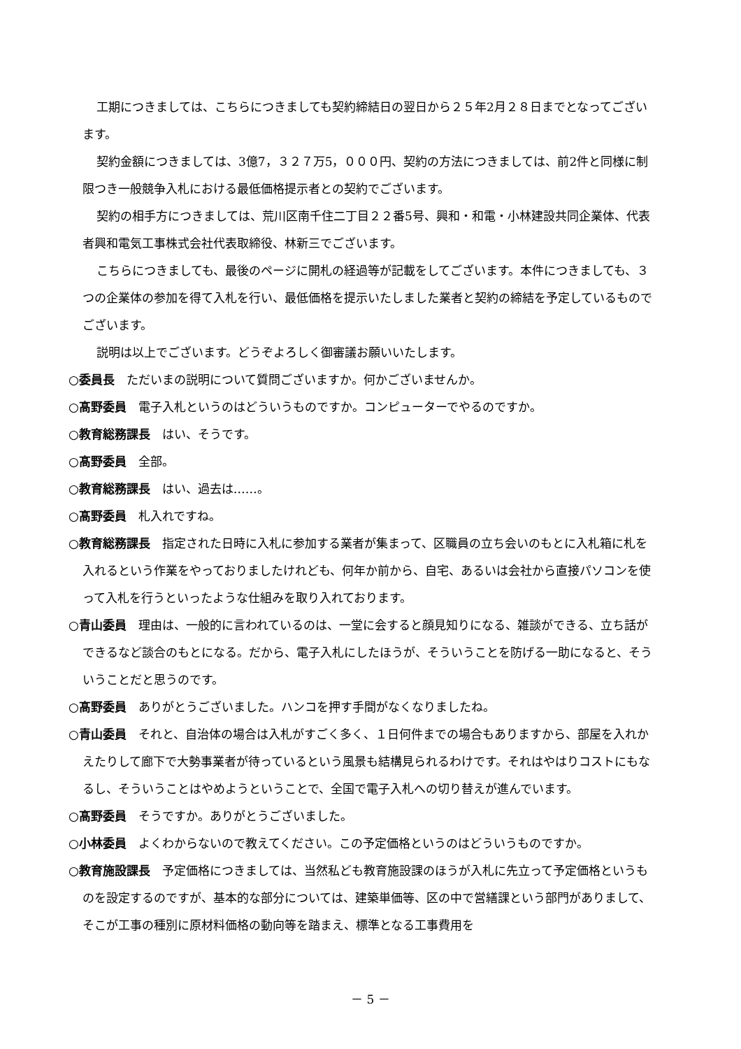工期につきましては、こちらにつきましても契約締結日の翌日から２５年2月２８日までとなってございます。
契約金額につきましては、3億7，３２７万5，０００円、契約の方法につきましては、前2件と同様に制限つき一般競争入札における最低価格提示者との契約でございます。
契約の相手方につきましては、荒川区南千住二丁目２２番5号、興和・和電・小林建設共同企業体、代表者興和電気工事株式会社代表取締役、林新三でございます。
こちらにつきましても、最後のページに開札の経過等が記載をしてございます。本件につきましても、３つの企業体の参加を得て入札を行い、最低価格を提示いたしました業者と契約の締結を予定しているものでございます。
説明は以上でございます。どうぞよろしく御審議お願いいたします。
○委員長　ただいまの説明について質問ございますか。何かございませんか。
○髙野委員　電子入札というのはどういうものですか。コンピューターでやるのですか。
○教育総務課長　はい、そうです。
○髙野委員　全部。
○教育総務課長　はい、過去は……。
○髙野委員　札入れですね。
○教育総務課長　指定された日時に入札に参加する業者が集まって、区職員の立ち会いのもとに入札箱に札を入れるという作業をやっておりましたけれども、何年か前から、自宅、あるいは会社から直接パソコンを使って入札を行うといったような仕組みを取り入れております。
○青山委員　理由は、一般的に言われているのは、一堂に会すると顔見知りになる、雑談ができる、立ち話ができるなど談合のもとになる。だから、電子入札にしたほうが、そういうことを防げる一助になると、そういうことだと思うのです。
○髙野委員　ありがとうございました。ハンコを押す手間がなくなりましたね。
○青山委員　それと、自治体の場合は入札がすごく多く、１日何件までの場合もありますから、部屋を入れかえたりして廊下で大勢事業者が待っているという風景も結構見られるわけです。それはやはりコストにもなるし、そういうことはやめようということで、全国で電子入札への切り替えが進んでいます。
○髙野委員　そうですか。ありがとうございました。
○小林委員　よくわからないので教えてください。この予定価格というのはどういうものですか。
○教育施設課長　予定価格につきましては、当然私ども教育施設課のほうが入札に先立って予定価格というものを設定するのですが、基本的な部分については、建築単価等、区の中で営繕課という部門がありまして、そこが工事の種別に原材料価格の動向等を踏まえ、標準となる工事費用を
－ 5 －